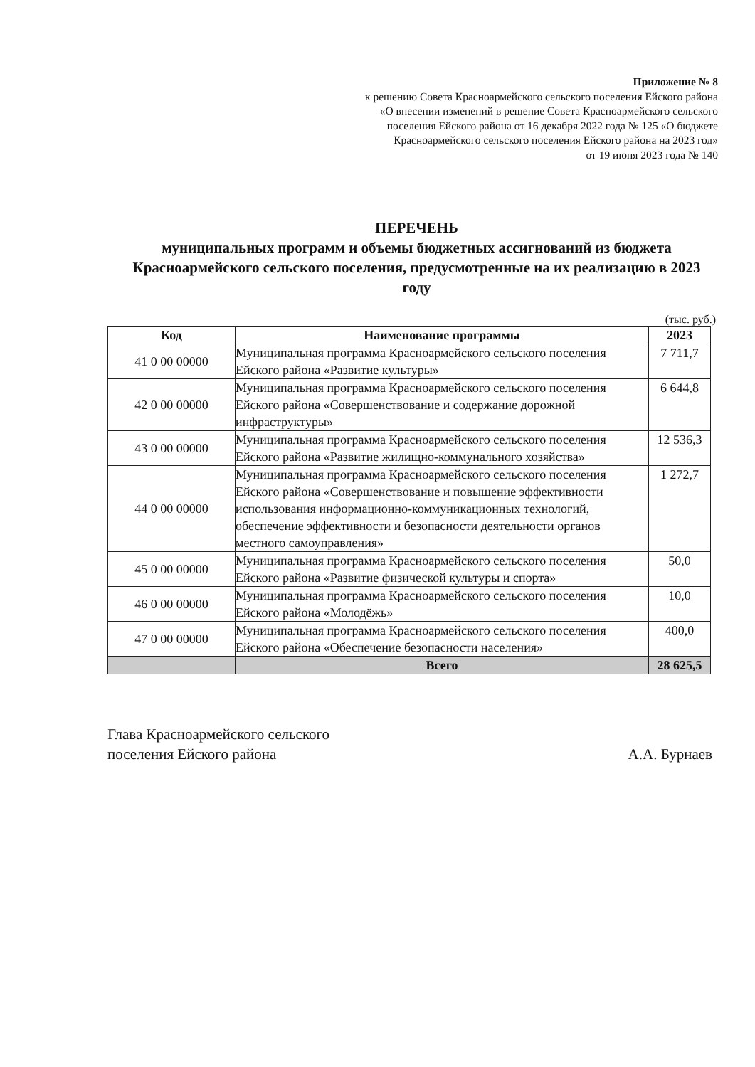Приложение № 8
к решению Совета Красноармейского сельского поселения Ейского района
«О внесении изменений в решение Совета Красноармейского сельского
поселения Ейского района от 16 декабря 2022 года № 125 «О бюджете
Красноармейского сельского поселения Ейского района на 2023 год»
от 19 июня 2023 года № 140
ПЕРЕЧЕНЬ
муниципальных программ и объемы бюджетных ассигнований из бюджета Красноармейского сельского поселения, предусмотренные на их реализацию в 2023 году
(тыс. руб.)
| Код | Наименование программы | 2023 |
| --- | --- | --- |
| 41 0 00 00000 | Муниципальная программа Красноармейского сельского поселения Ейского района «Развитие культуры» | 7 711,7 |
| 42 0 00 00000 | Муниципальная программа Красноармейского сельского поселения Ейского района «Совершенствование и содержание дорожной инфраструктуры» | 6 644,8 |
| 43 0 00 00000 | Муниципальная программа Красноармейского сельского поселения Ейского района «Развитие жилищно-коммунального хозяйства» | 12 536,3 |
| 44 0 00 00000 | Муниципальная программа Красноармейского сельского поселения Ейского района «Совершенствование и повышение эффективности использования информационно-коммуникационных технологий, обеспечение эффективности и безопасности деятельности органов местного самоуправления» | 1 272,7 |
| 45 0 00 00000 | Муниципальная программа Красноармейского сельского поселения Ейского района «Развитие физической культуры и спорта» | 50,0 |
| 46 0 00 00000 | Муниципальная программа Красноармейского сельского поселения Ейского района «Молодёжь» | 10,0 |
| 47 0 00 00000 | Муниципальная программа Красноармейского сельского поселения Ейского района «Обеспечение безопасности населения» | 400,0 |
| | Всего | 28 625,5 |
Глава Красноармейского сельского
поселения Ейского района
А.А. Бурнаев